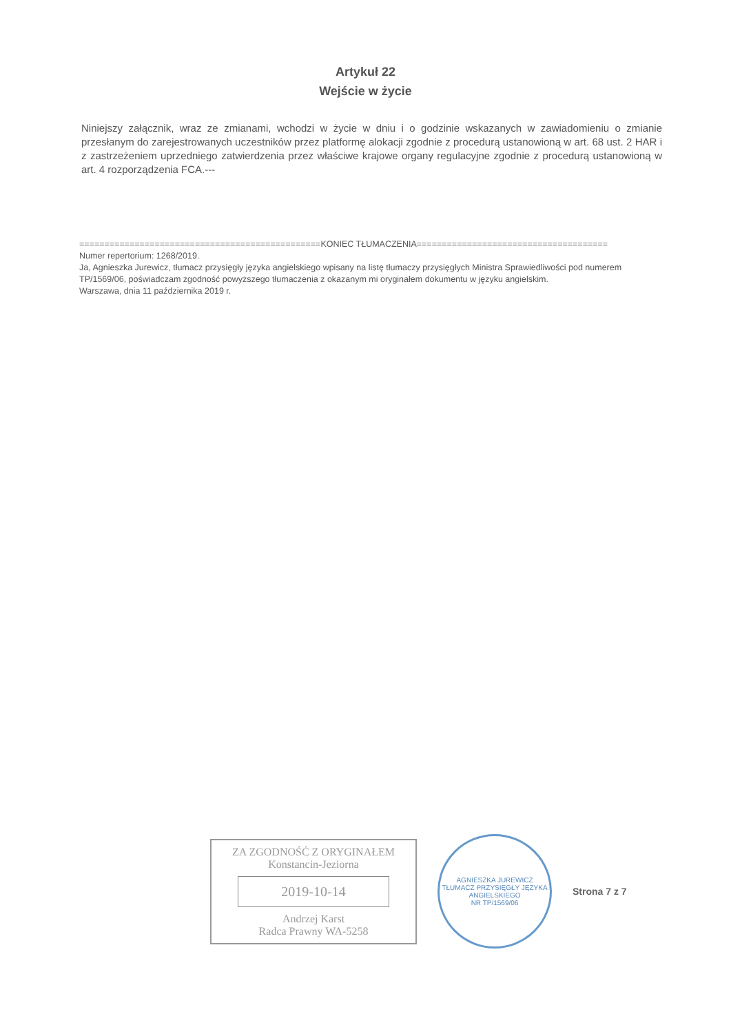Artykuł 22
Wejście w życie
Niniejszy załącznik, wraz ze zmianami, wchodzi w życie w dniu i o godzinie wskazanych w zawiadomieniu o zmianie przesłanym do zarejestrowanych uczestników przez platformę alokacji zgodnie z procedurą ustanowioną w art. 68 ust. 2 HAR i z zastrzeżeniem uprzedniego zatwierdzenia przez właściwe krajowe organy regulacyjne zgodnie z procedurą ustanowioną w art. 4 rozporządzenia FCA.---
================================================KONIEC TŁUMACZENIA======================================
Numer repertorium: 1268/2019.
Ja, Agnieszka Jurewicz, tłumacz przysięgły języka angielskiego wpisany na listę tłumaczy przysięgłych Ministra Sprawiedliwości pod numerem TP/1569/06, poświadczam zgodność powyższego tłumaczenia z okazanym mi oryginałem dokumentu w języku angielskim.
Warszawa, dnia 11 października 2019 r.
ZA ZGODNOŚĆ Z ORYGINAŁEM
Konstancin-Jeziorna
2019-10-14
Andrzej Karst
Radca Prawny WA-5258
AGNIESZKA JUREWICZ
TŁUMACZ PRZYSIĘGŁY JĘZYKA ANGIELSKIEGO
NR TP/1569/06
Strona 7 z 7